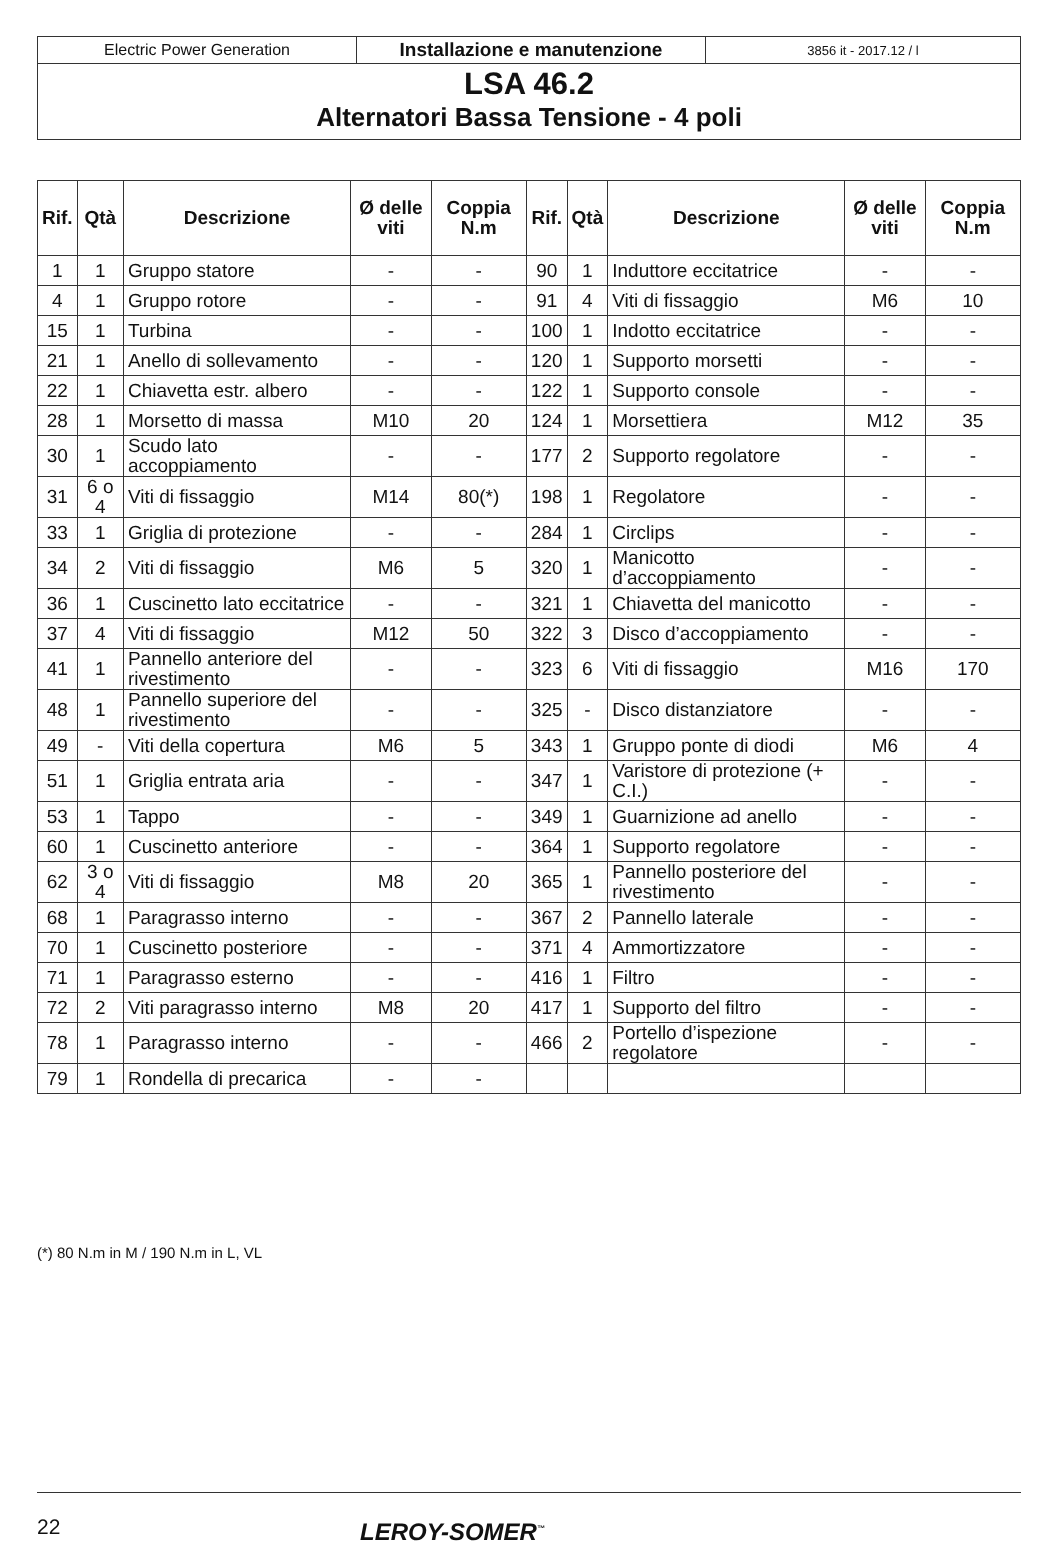Electric Power Generation
Installazione e manutenzione
3856 it - 2017.12 / l
LSA 46.2
Alternatori Bassa Tensione - 4 poli
| Rif. | Qtà | Descrizione | Ø delle viti | Coppia N.m | Rif. | Qtà | Descrizione | Ø delle viti | Coppia N.m |
| --- | --- | --- | --- | --- | --- | --- | --- | --- | --- |
| 1 | 1 | Gruppo statore | - | - | 90 | 1 | Induttore eccitatrice | - | - |
| 4 | 1 | Gruppo rotore | - | - | 91 | 4 | Viti di fissaggio | M6 | 10 |
| 15 | 1 | Turbina | - | - | 100 | 1 | Indotto eccitatrice | - | - |
| 21 | 1 | Anello di sollevamento | - | - | 120 | 1 | Supporto morsetti | - | - |
| 22 | 1 | Chiavetta estr. albero | - | - | 122 | 1 | Supporto console | - | - |
| 28 | 1 | Morsetto di massa | M10 | 20 | 124 | 1 | Morsettiera | M12 | 35 |
| 30 | 1 | Scudo lato accoppiamento | - | - | 177 | 2 | Supporto regolatore | - | - |
| 31 | 6 o 4 | Viti di fissaggio | M14 | 80(*) | 198 | 1 | Regolatore | - | - |
| 33 | 1 | Griglia di protezione | - | - | 284 | 1 | Circlips | - | - |
| 34 | 2 | Viti di fissaggio | M6 | 5 | 320 | 1 | Manicotto d’accoppiamento | - | - |
| 36 | 1 | Cuscinetto lato eccitatrice | - | - | 321 | 1 | Chiavetta del manicotto | - | - |
| 37 | 4 | Viti di fissaggio | M12 | 50 | 322 | 3 | Disco d’accoppiamento | - | - |
| 41 | 1 | Pannello anteriore del rivestimento | - | - | 323 | 6 | Viti di fissaggio | M16 | 170 |
| 48 | 1 | Pannello superiore del rivestimento | - | - | 325 | - | Disco distanziatore | - | - |
| 49 | - | Viti della copertura | M6 | 5 | 343 | 1 | Gruppo ponte di diodi | M6 | 4 |
| 51 | 1 | Griglia entrata aria | - | - | 347 | 1 | Varistore di protezione (+ C.I.) | - | - |
| 53 | 1 | Tappo | - | - | 349 | 1 | Guarnizione ad anello | - | - |
| 60 | 1 | Cuscinetto anteriore | - | - | 364 | 1 | Supporto regolatore | - | - |
| 62 | 3 o 4 | Viti di fissaggio | M8 | 20 | 365 | 1 | Pannello posteriore del rivestimento | - | - |
| 68 | 1 | Paragrasso interno | - | - | 367 | 2 | Pannello laterale | - | - |
| 70 | 1 | Cuscinetto posteriore | - | - | 371 | 4 | Ammortizzatore | - | - |
| 71 | 1 | Paragrasso esterno | - | - | 416 | 1 | Filtro | - | - |
| 72 | 2 | Viti paragrasso interno | M8 | 20 | 417 | 1 | Supporto del filtro | - | - |
| 78 | 1 | Paragrasso interno | - | - | 466 | 2 | Portello d’ispezione regolatore | - | - |
| 79 | 1 | Rondella di precarica | - | - | | | | | |
(*) 80 N.m in M / 190 N.m in L, VL
22 LEROY-SOMER<sup>™</sup>